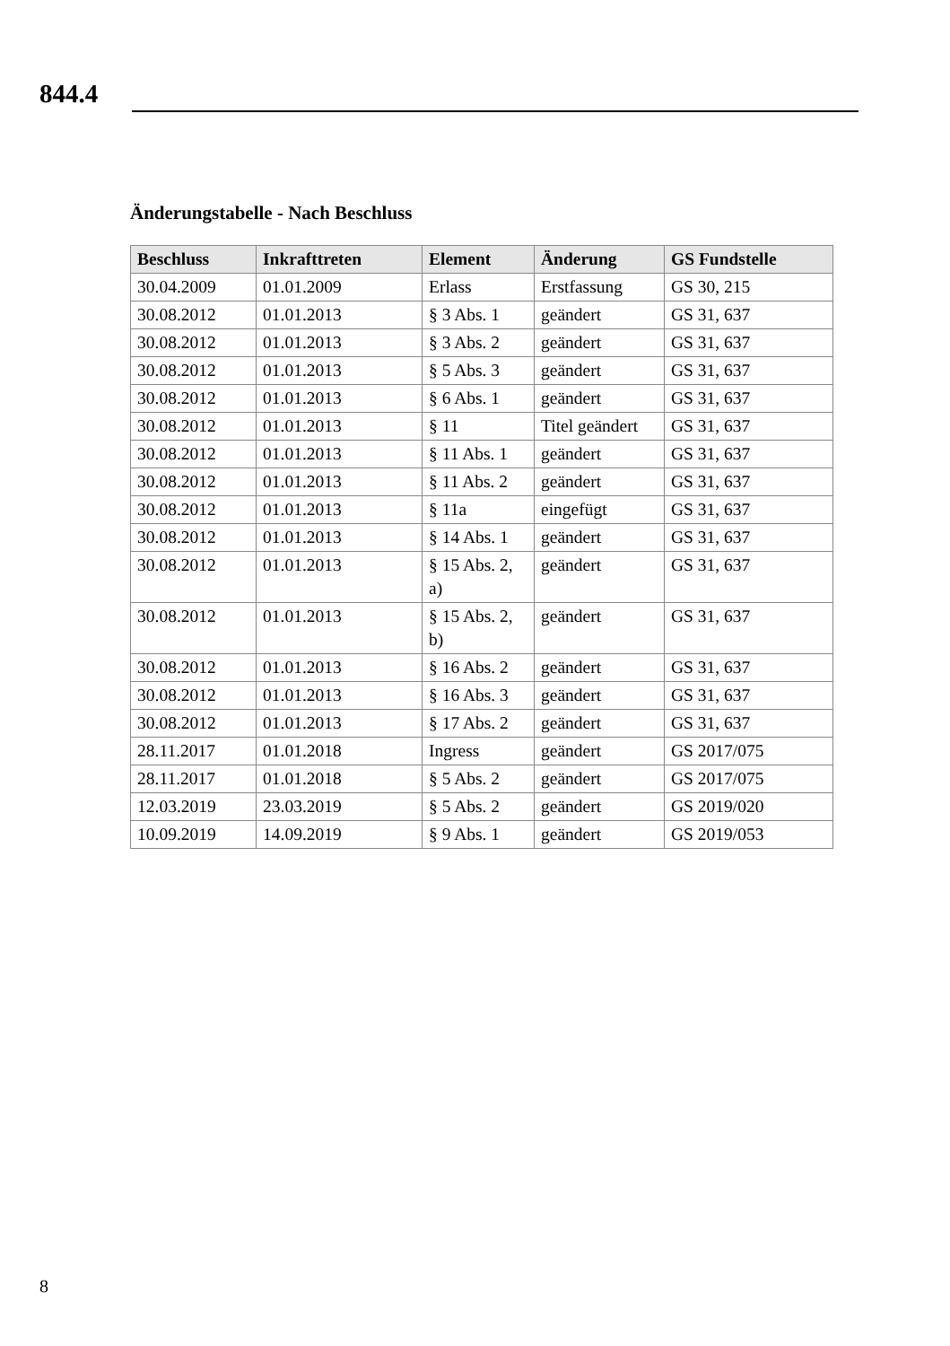844.4
Änderungstabelle - Nach Beschluss
| Beschluss | Inkrafttreten | Element | Änderung | GS Fundstelle |
| --- | --- | --- | --- | --- |
| 30.04.2009 | 01.01.2009 | Erlass | Erstfassung | GS 30, 215 |
| 30.08.2012 | 01.01.2013 | § 3 Abs. 1 | geändert | GS 31, 637 |
| 30.08.2012 | 01.01.2013 | § 3 Abs. 2 | geändert | GS 31, 637 |
| 30.08.2012 | 01.01.2013 | § 5 Abs. 3 | geändert | GS 31, 637 |
| 30.08.2012 | 01.01.2013 | § 6 Abs. 1 | geändert | GS 31, 637 |
| 30.08.2012 | 01.01.2013 | § 11 | Titel geändert | GS 31, 637 |
| 30.08.2012 | 01.01.2013 | § 11 Abs. 1 | geändert | GS 31, 637 |
| 30.08.2012 | 01.01.2013 | § 11 Abs. 2 | geändert | GS 31, 637 |
| 30.08.2012 | 01.01.2013 | § 11a | eingefügt | GS 31, 637 |
| 30.08.2012 | 01.01.2013 | § 14 Abs. 1 | geändert | GS 31, 637 |
| 30.08.2012 | 01.01.2013 | § 15 Abs. 2, a) | geändert | GS 31, 637 |
| 30.08.2012 | 01.01.2013 | § 15 Abs. 2, b) | geändert | GS 31, 637 |
| 30.08.2012 | 01.01.2013 | § 16 Abs. 2 | geändert | GS 31, 637 |
| 30.08.2012 | 01.01.2013 | § 16 Abs. 3 | geändert | GS 31, 637 |
| 30.08.2012 | 01.01.2013 | § 17 Abs. 2 | geändert | GS 31, 637 |
| 28.11.2017 | 01.01.2018 | Ingress | geändert | GS 2017/075 |
| 28.11.2017 | 01.01.2018 | § 5 Abs. 2 | geändert | GS 2017/075 |
| 12.03.2019 | 23.03.2019 | § 5 Abs. 2 | geändert | GS 2019/020 |
| 10.09.2019 | 14.09.2019 | § 9 Abs. 1 | geändert | GS 2019/053 |
8